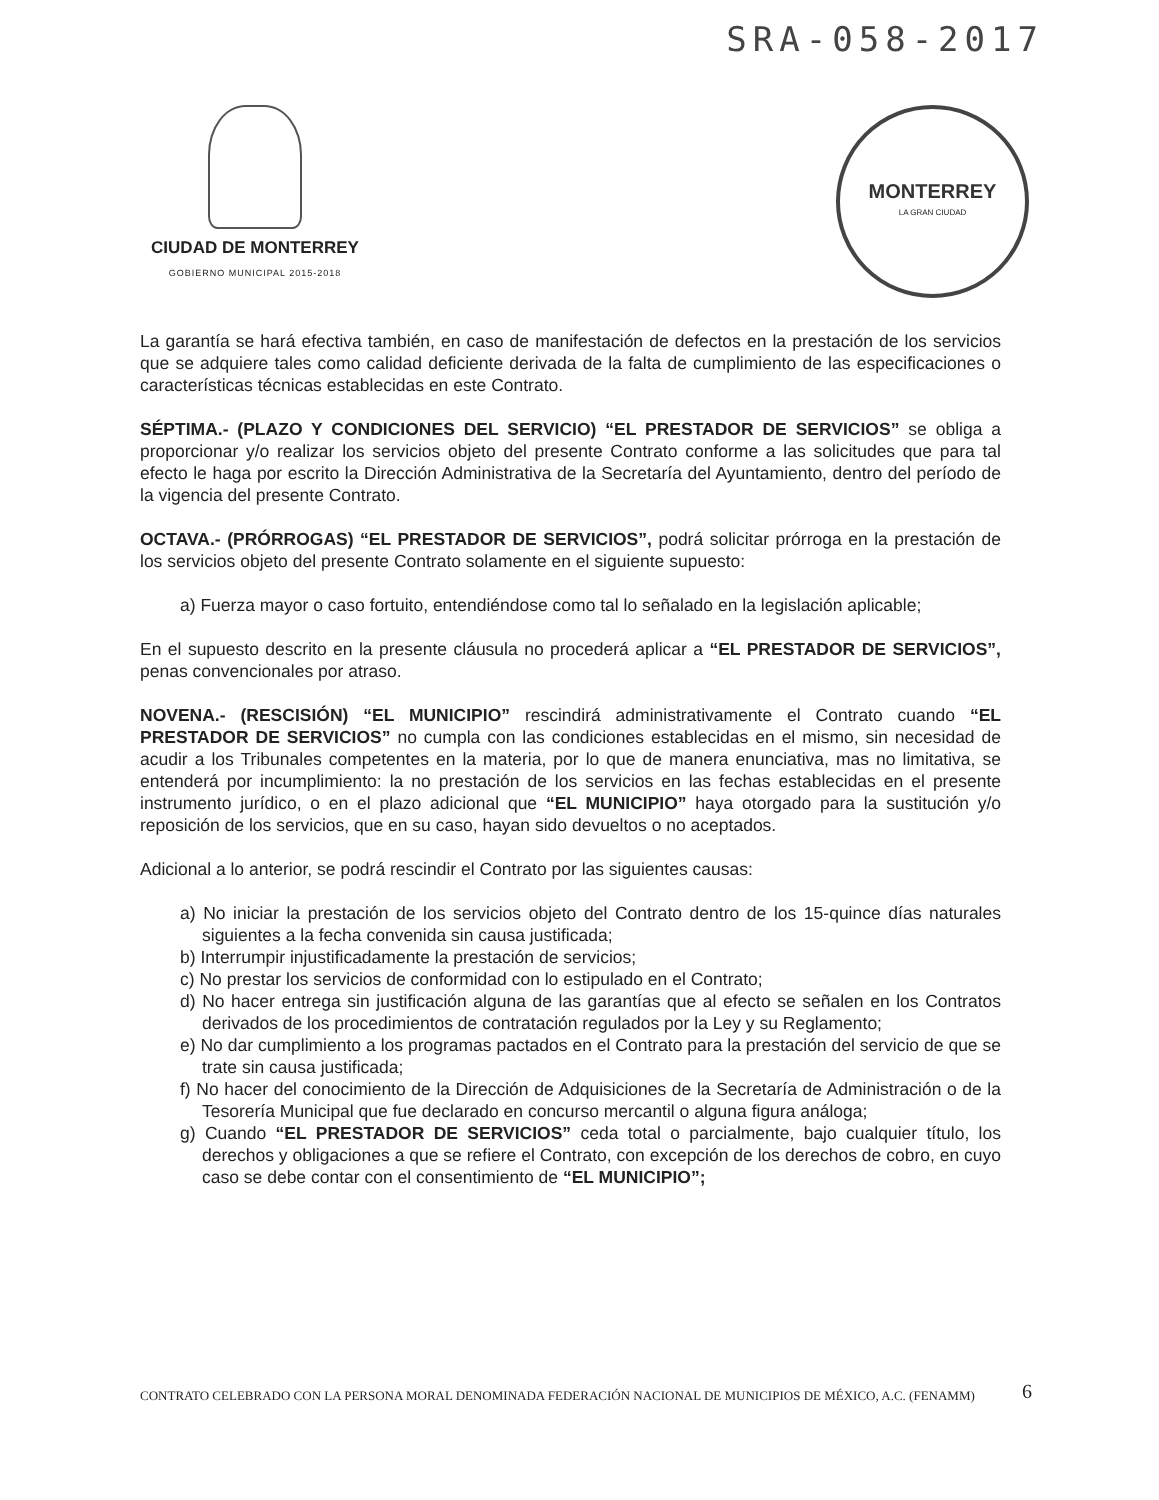SRA-058-2017
CIUDAD DE MONTERREY
GOBIERNO MUNICIPAL 2015-2018
MONTERREY
LA GRAN CIUDAD
La garantía se hará efectiva también, en caso de manifestación de defectos en la prestación de los servicios que se adquiere tales como calidad deficiente derivada de la falta de cumplimiento de las especificaciones o características técnicas establecidas en este Contrato.
SÉPTIMA.- (PLAZO Y CONDICIONES DEL SERVICIO) “EL PRESTADOR DE SERVICIOS” se obliga a proporcionar y/o realizar los servicios objeto del presente Contrato conforme a las solicitudes que para tal efecto le haga por escrito la Dirección Administrativa de la Secretaría del Ayuntamiento, dentro del período de la vigencia del presente Contrato.
OCTAVA.- (PRÓRROGAS) “EL PRESTADOR DE SERVICIOS”, podrá solicitar prórroga en la prestación de los servicios objeto del presente Contrato solamente en el siguiente supuesto:
a) Fuerza mayor o caso fortuito, entendiéndose como tal lo señalado en la legislación aplicable;
En el supuesto descrito en la presente cláusula no procederá aplicar a “EL PRESTADOR DE SERVICIOS”, penas convencionales por atraso.
NOVENA.- (RESCISIÓN) “EL MUNICIPIO” rescindirá administrativamente el Contrato cuando “EL PRESTADOR DE SERVICIOS” no cumpla con las condiciones establecidas en el mismo, sin necesidad de acudir a los Tribunales competentes en la materia, por lo que de manera enunciativa, mas no limitativa, se entenderá por incumplimiento: la no prestación de los servicios en las fechas establecidas en el presente instrumento jurídico, o en el plazo adicional que “EL MUNICIPIO” haya otorgado para la sustitución y/o reposición de los servicios, que en su caso, hayan sido devueltos o no aceptados.
Adicional a lo anterior, se podrá rescindir el Contrato por las siguientes causas:
a) No iniciar la prestación de los servicios objeto del Contrato dentro de los 15-quince días naturales siguientes a la fecha convenida sin causa justificada;
b) Interrumpir injustificadamente la prestación de servicios;
c) No prestar los servicios de conformidad con lo estipulado en el Contrato;
d) No hacer entrega sin justificación alguna de las garantías que al efecto se señalen en los Contratos derivados de los procedimientos de contratación regulados por la Ley y su Reglamento;
e) No dar cumplimiento a los programas pactados en el Contrato para la prestación del servicio de que se trate sin causa justificada;
f) No hacer del conocimiento de la Dirección de Adquisiciones de la Secretaría de Administración o de la Tesorería Municipal que fue declarado en concurso mercantil o alguna figura análoga;
g) Cuando “EL PRESTADOR DE SERVICIOS” ceda total o parcialmente, bajo cualquier título, los derechos y obligaciones a que se refiere el Contrato, con excepción de los derechos de cobro, en cuyo caso se debe contar con el consentimiento de “EL MUNICIPIO”;
CONTRATO CELEBRADO CON LA PERSONA MORAL DENOMINADA FEDERACIÓN NACIONAL DE MUNICIPIOS DE MÉXICO, A.C. (FENAMM)
6